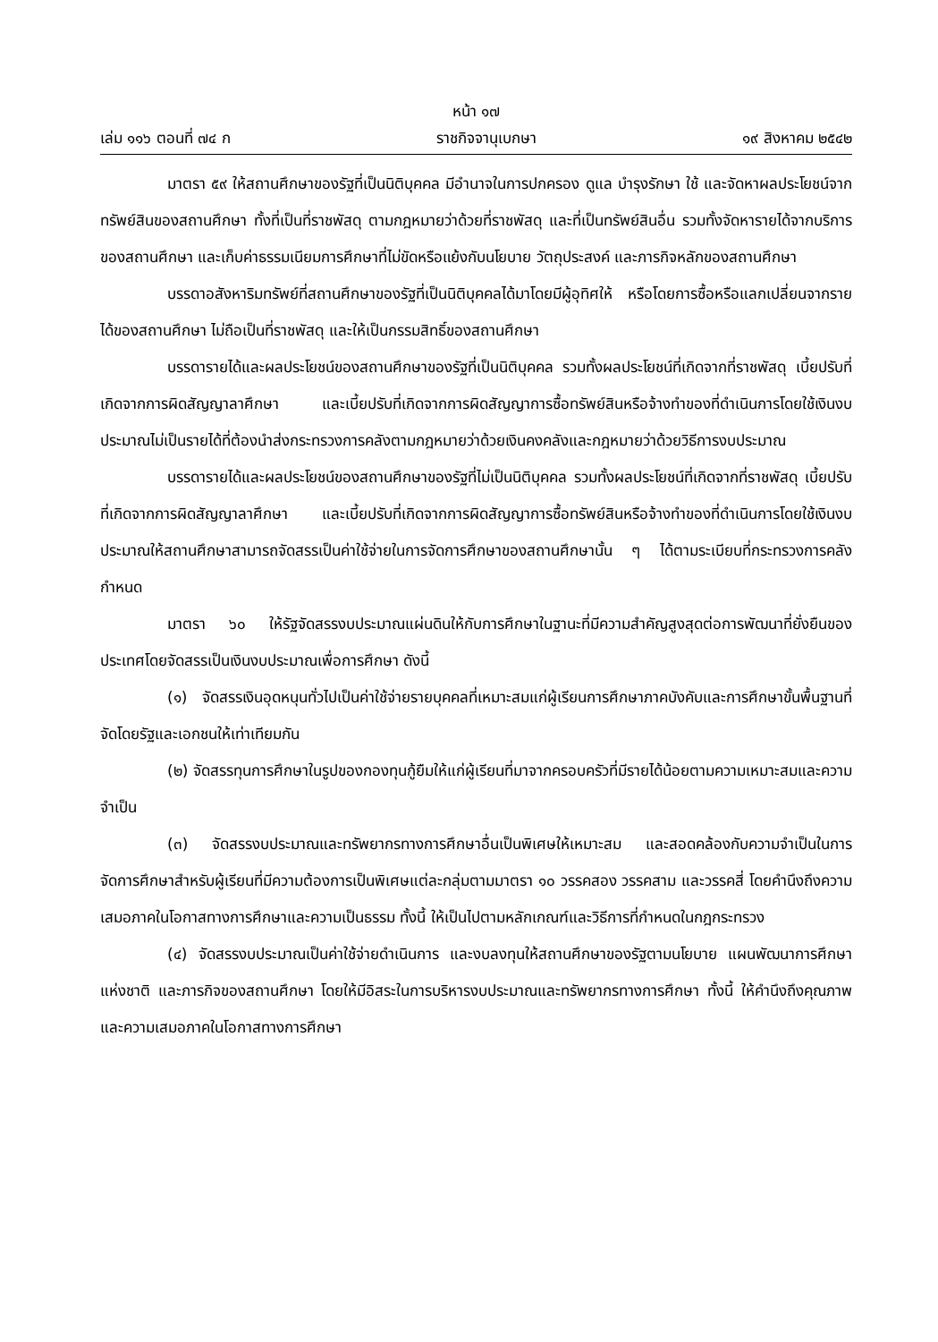หน้า ๑๗
เล่ม ๑๑๖ ตอนที่ ๗๔ ก ราชกิจจานุเบกษา ๑๙ สิงหาคม ๒๕๔๒
มาตรา ๕๙ ให้สถานศึกษาของรัฐที่เป็นนิติบุคคล มีอำนาจในการปกครอง ดูแล บำรุงรักษา ใช้ และจัดหาผลประโยชน์จากทรัพย์สินของสถานศึกษา ทั้งที่เป็นที่ราชพัสดุ ตามกฎหมายว่าด้วยที่ราชพัสดุ และที่เป็นทรัพย์สินอื่น รวมทั้งจัดหารายได้จากบริการของสถานศึกษา และเก็บค่าธรรมเนียมการศึกษาที่ไม่ขัดหรือแย้งกับนโยบาย วัตถุประสงค์ และภารกิจหลักของสถานศึกษา
บรรดาอสังหาริมทรัพย์ที่สถานศึกษาของรัฐที่เป็นนิติบุคคลได้มาโดยมีผู้อุทิศให้ หรือโดยการซื้อหรือแลกเปลี่ยนจากรายได้ของสถานศึกษา ไม่ถือเป็นที่ราชพัสดุ และให้เป็นกรรมสิทธิ์ของสถานศึกษา
บรรดารายได้และผลประโยชน์ของสถานศึกษาของรัฐที่เป็นนิติบุคคล รวมทั้งผลประโยชน์ที่เกิดจากที่ราชพัสดุ เบี้ยปรับที่เกิดจากการผิดสัญญาลาศึกษา และเบี้ยปรับที่เกิดจากการผิดสัญญาการซื้อทรัพย์สินหรือจ้างทำของที่ดำเนินการโดยใช้เงินงบประมาณไม่เป็นรายได้ที่ต้องนำส่งกระทรวงการคลังตามกฎหมายว่าด้วยเงินคงคลังและกฎหมายว่าด้วยวิธีการงบประมาณ
บรรดารายได้และผลประโยชน์ของสถานศึกษาของรัฐที่ไม่เป็นนิติบุคคล รวมทั้งผลประโยชน์ที่เกิดจากที่ราชพัสดุ เบี้ยปรับที่เกิดจากการผิดสัญญาลาศึกษา และเบี้ยปรับที่เกิดจากการผิดสัญญาการซื้อทรัพย์สินหรือจ้างทำของที่ดำเนินการโดยใช้เงินงบประมาณให้สถานศึกษาสามารถจัดสรรเป็นค่าใช้จ่ายในการจัดการศึกษาของสถานศึกษานั้น ๆ ได้ตามระเบียบที่กระทรวงการคลังกำหนด
มาตรา ๖๐ ให้รัฐจัดสรรงบประมาณแผ่นดินให้กับการศึกษาในฐานะที่มีความสำคัญสูงสุดต่อการพัฒนาที่ยั่งยืนของประเทศโดยจัดสรรเป็นเงินงบประมาณเพื่อการศึกษา ดังนี้
(๑) จัดสรรเงินอุดหนุนทั่วไปเป็นค่าใช้จ่ายรายบุคคลที่เหมาะสมแก่ผู้เรียนการศึกษาภาคบังคับและการศึกษาขั้นพื้นฐานที่จัดโดยรัฐและเอกชนให้เท่าเทียมกัน
(๒) จัดสรรทุนการศึกษาในรูปของกองทุนกู้ยืมให้แก่ผู้เรียนที่มาจากครอบครัวที่มีรายได้น้อยตามความเหมาะสมและความจำเป็น
(๓) จัดสรรงบประมาณและทรัพยากรทางการศึกษาอื่นเป็นพิเศษให้เหมาะสม และสอดคล้องกับความจำเป็นในการจัดการศึกษาสำหรับผู้เรียนที่มีความต้องการเป็นพิเศษแต่ละกลุ่มตามมาตรา ๑๐ วรรคสอง วรรคสาม และวรรคสี่ โดยคำนึงถึงความเสมอภาคในโอกาสทางการศึกษาและความเป็นธรรม ทั้งนี้ ให้เป็นไปตามหลักเกณฑ์และวิธีการที่กำหนดในกฎกระทรวง
(๔) จัดสรรงบประมาณเป็นค่าใช้จ่ายดำเนินการ และงบลงทุนให้สถานศึกษาของรัฐตามนโยบาย แผนพัฒนาการศึกษาแห่งชาติ และภารกิจของสถานศึกษา โดยให้มีอิสระในการบริหารงบประมาณและทรัพยากรทางการศึกษา ทั้งนี้ ให้คำนึงถึงคุณภาพและความเสมอภาคในโอกาสทางการศึกษา